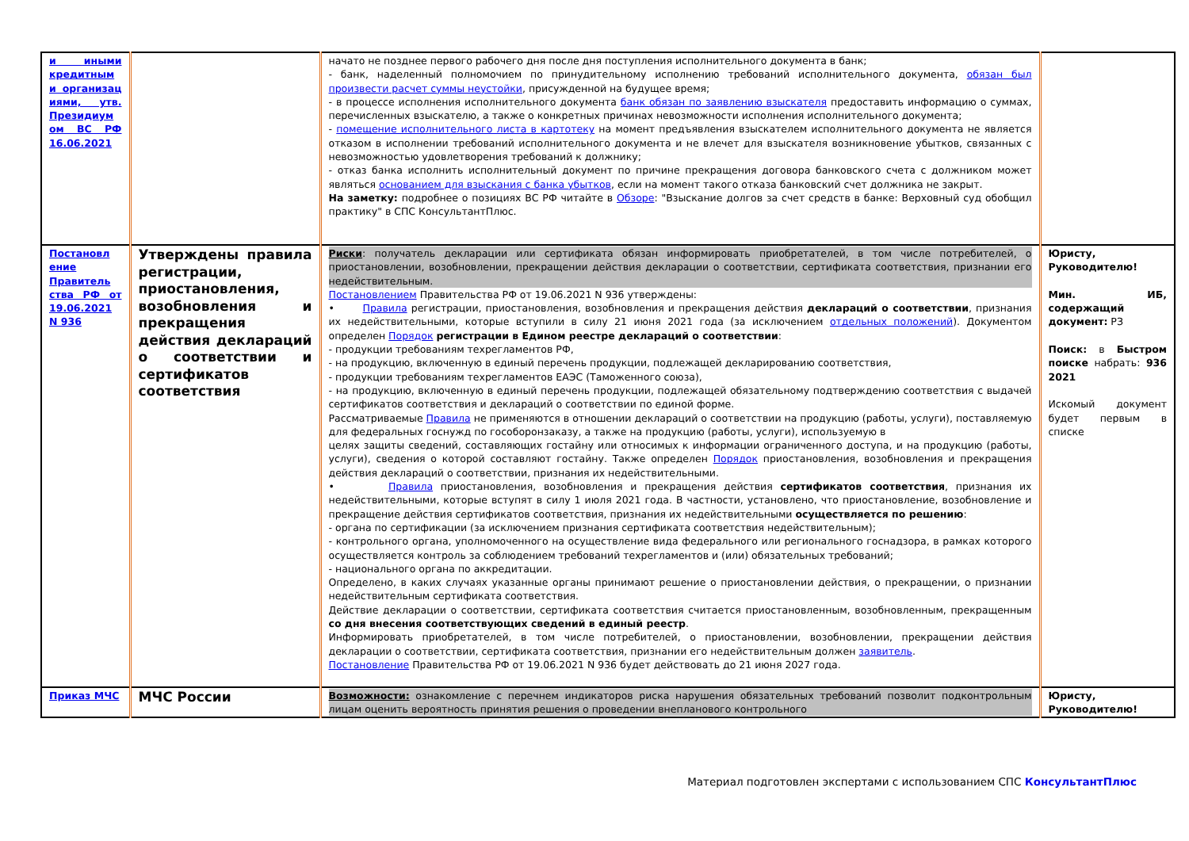| и иными кредитным и организац иями, утв. Президиум ом ВС РФ 16.06.2021 | | начато не позднее первого рабочего дня после дня поступления исполнительного документа в банк; - банк, наделенный полномочием по принудительному исполнению требований исполнительного документа, обязан был произвести расчет суммы неустойки , присужденной на будущее время; - в процессе исполнения исполнительного документа банк обязан по заявлению взыскателя предоставить информацию о суммах, перечисленных взыскателю, а также о конкретных причинах невозможности исполнения исполнительного документа; - помещение исполнительного листа в картотеку на момент предъявления взыскателем исполнительного документа не является отказом в исполнении требований исполнительного документа и не влечет для взыскателя возникновение убытков, связанных с невозможностью удовлетворения требований к должнику; - отказ банка исполнить исполнительный документ по причине прекращения договора банковского счета с должником может являться основанием для взыскания с банка убытков , если на момент такого отказа банковский счет должника не закрыт. На заметку: подробнее о позициях ВС РФ читайте в Обзоре : "Взыскание долгов за счет средств в банке: Верховный суд обобщил практику" в СПС КонсультантПлюс. | |
| Постановл ение Правитель ства РФ от 19.06.2021 N 936 | Утверждены правила регистрации, приостановления, возобновления и прекращения действия деклараций о соответствии и сертификатов соответствия | Риски : получатель декларации или сертификата обязан информировать приобретателей, в том числе потребителей, о приостановлении, возобновлении, прекращении действия декларации о соответствии, сертификата соответствия, признании его недействительным. Постановлением Правительства РФ от 19.06.2021 N 936 утверждены: • Правила регистрации, приостановления, возобновления и прекращения действия деклараций о соответствии , признания их недействительными, которые вступили в силу 21 июня 2021 года (за исключением отдельных положений ). Документом определен Порядок регистрации в Едином реестре деклараций о соответствии : - продукции требованиям техрегламентов РФ, - на продукцию, включенную в единый перечень продукции, подлежащей декларированию соответствия, - продукции требованиям техрегламентов ЕАЭС (Таможенного союза), - на продукцию, включенную в единый перечень продукции, подлежащей обязательному подтверждению соответствия с выдачей сертификатов соответствия и деклараций о соответствии по единой форме. Рассматриваемые Правила не применяются в отношении деклараций о соответствии на продукцию (работы, услуги), поставляемую для федеральных госнужд по гособоронзаказу, а также на продукцию (работы, услуги), используемую в целях защиты сведений, составляющих гостайну или относимых к информации ограниченного доступа, и на продукцию (работы, услуги), сведения о которой составляют гостайну. Также определен Порядок приостановления, возобновления и прекращения действия деклараций о соответствии, признания их недействительными. • Правила приостановления, возобновления и прекращения действия сертификатов соответствия , признания их недействительными, которые вступят в силу 1 июля 2021 года. В частности, установлено, что приостановление, возобновление и прекращение действия сертификатов соответствия, признания их недействительными осуществляется по решению : - органа по сертификации (за исключением признания сертификата соответствия недействительным); - контрольного органа, уполномоченного на осуществление вида федерального или регионального госнадзора, в рамках которого осуществляется контроль за соблюдением требований техрегламентов и (или) обязательных требований; - национального органа по аккредитации. Определено, в каких случаях указанные органы принимают решение о приостановлении действия, о прекращении, о признании недействительным сертификата соответствия. Действие декларации о соответствии, сертификата соответствия считается приостановленным, возобновленным, прекращенным со дня внесения соответствующих сведений в единый реестр . Информировать приобретателей, в том числе потребителей, о приостановлении, возобновлении, прекращении действия декларации о соответствии, сертификата соответствия, признании его недействительным должен заявитель . Постановление Правительства РФ от 19.06.2021 N 936 будет действовать до 21 июня 2027 года. | Юристу, Руководителю! Мин. ИБ, содержащий документ: РЗ Поиск: в Быстром поиске набрать: 936 2021 Искомый документ будет первым в списке |
| Приказ МЧС | МЧС России | Возможности: ознакомление с перечнем индикаторов риска нарушения обязательных требований позволит подконтрольным лицам оценить вероятность принятия решения о проведении внепланового контрольного | Юристу, Руководителю! |
Материал подготовлен экспертами с использованием СПС КонсультантПлюс